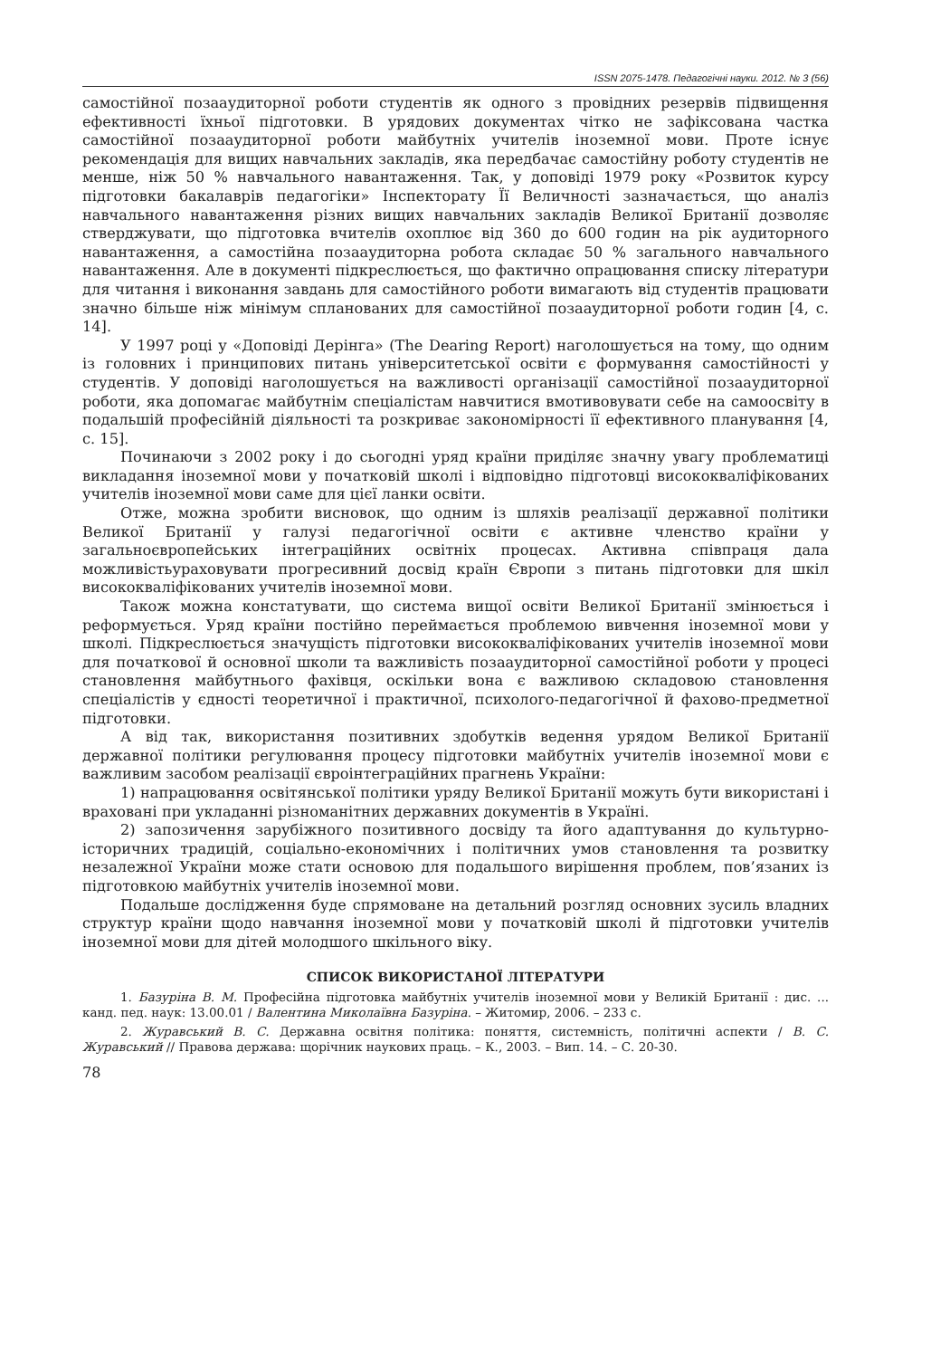ISSN 2075-1478. Педагогічні науки. 2012. № 3 (56)
самостійної позааудиторної роботи студентів як одного з провідних резервів підвищення ефективності їхньої підготовки. В урядових документах чітко не зафіксована частка самостійної позааудиторної роботи майбутніх учителів іноземної мови. Проте існує рекомендація для вищих навчальних закладів, яка передбачає самостійну роботу студентів не менше, ніж 50 % навчального навантаження. Так, у доповіді 1979 року «Розвиток курсу підготовки бакалаврів педагогіки» Інспекторату Її Величності зазначається, що аналіз навчального навантаження різних вищих навчальних закладів Великої Британії дозволяє стверджувати, що підготовка вчителів охоплює від 360 до 600 годин на рік аудиторного навантаження, а самостійна позааудиторна робота складає 50 % загального навчального навантаження. Але в документі підкреслюється, що фактично опрацювання списку літератури для читання і виконання завдань для самостійного роботи вимагають від студентів працювати значно більше ніж мінімум спланованих для самостійної позааудиторної роботи годин [4, с. 14].
У 1997 році у «Доповіді Дерінга» (The Dearing Report) наголошується на тому, що одним із головних і принципових питань університетської освіти є формування самостійності у студентів. У доповіді наголошується на важливості організації самостійної позааудиторної роботи, яка допомагає майбутнім спеціалістам навчитися вмотивовувати себе на самоосвіту в подальшій професійній діяльності та розкриває закономірності її ефективного планування [4, с. 15].
Починаючи з 2002 року і до сьогодні уряд країни приділяє значну увагу проблематиці викладання іноземної мови у початковій школі і відповідно підготовці висококваліфікованих учителів іноземної мови саме для цієї ланки освіти.
Отже, можна зробити висновок, що одним із шляхів реалізації державної політики Великої Британії у галузі педагогічної освіти є активне членство країни у загальноєвропейських інтеграційних освітніх процесах. Активна співпраця дала можливістьураховувати прогресивний досвід країн Європи з питань підготовки для шкіл висококваліфікованих учителів іноземної мови.
Також можна констатувати, що система вищої освіти Великої Британії змінюється і реформується. Уряд країни постійно переймається проблемою вивчення іноземної мови у школі. Підкреслюється значущість підготовки висококваліфікованих учителів іноземної мови для початкової й основної школи та важливість позааудиторної самостійної роботи у процесі становлення майбутнього фахівця, оскільки вона є важливою складовою становлення спеціалістів у єдності теоретичної і практичної, психолого-педагогічної й фахово-предметної підготовки.
А від так, використання позитивних здобутків ведення урядом Великої Британії державної політики регулювання процесу підготовки майбутніх учителів іноземної мови є важливим засобом реалізації євроінтеграційних прагнень України:
1) напрацювання освітянської політики уряду Великої Британії можуть бути використані і враховані при укладанні різноманітних державних документів в Україні.
2) запозичення зарубіжного позитивного досвіду та його адаптування до культурно-історичних традицій, соціально-економічних і політичних умов становлення та розвитку незалежної України може стати основою для подальшого вирішення проблем, пов’язаних із підготовкою майбутніх учителів іноземної мови.
Подальше дослідження буде спрямоване на детальний розгляд основних зусиль владних структур країни щодо навчання іноземної мови у початковій школі й підготовки учителів іноземної мови для дітей молодшого шкільного віку.
СПИСОК ВИКОРИСТАНОЇ ЛІТЕРАТУРИ
1. Базуріна В. М. Професійна підготовка майбутніх учителів іноземної мови у Великій Британії : дис. ... канд. пед. наук: 13.00.01 / Валентина Миколаївна Базуріна. – Житомир, 2006. – 233 с.
2. Журавський В. С. Державна освітня політика: поняття, системність, політичні аспекти / В. С. Журавський // Правова держава: щорічник наукових праць. – К., 2003. – Вип. 14. – С. 20-30.
78